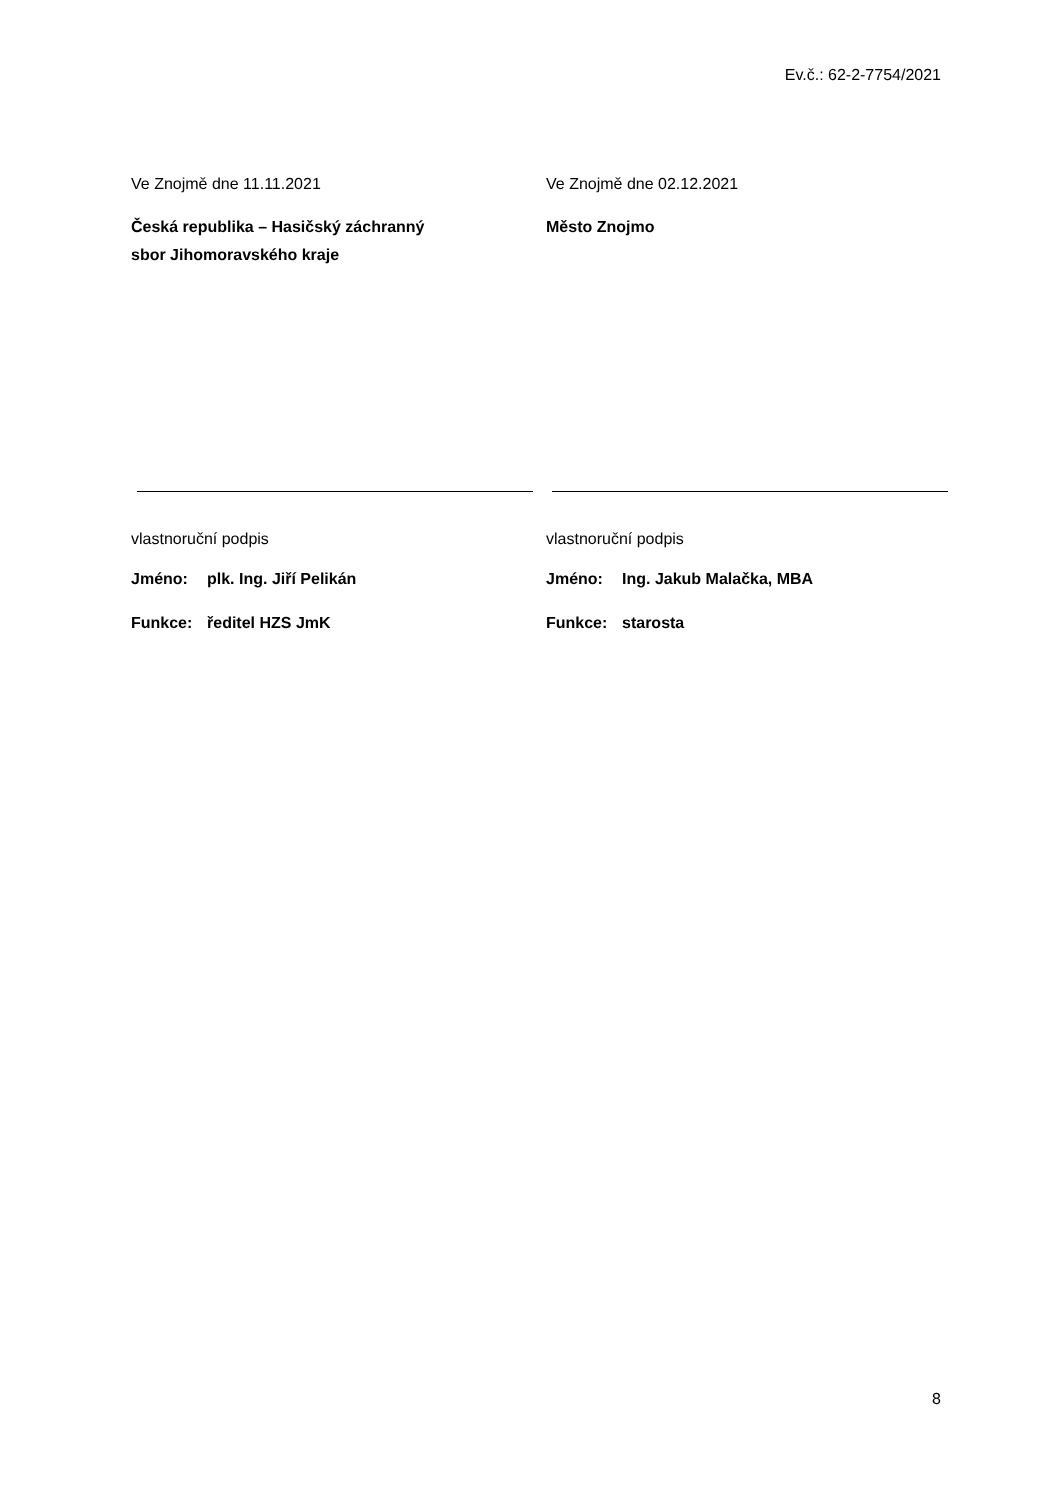Ev.č.: 62-2-7754/2021
Ve Znojmě dne 11.11.2021
Česká republika – Hasičský záchranný
sbor Jihomoravského kraje
vlastnoruční podpis
Jméno: plk. Ing. Jiří Pelikán
Funkce: ředitel HZS JmK
Ve Znojmě dne 02.12.2021
Město Znojmo
vlastnoruční podpis
Jméno: Ing. Jakub Malačka, MBA
Funkce: starosta
8